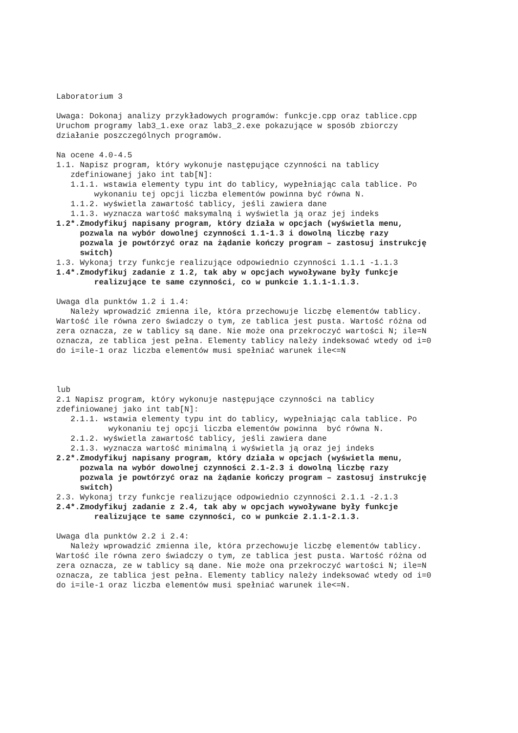Laboratorium 3 Uwaga: Dokonaj analizy przykładowych programów: funkcje.cpp oraz tablice.cpp Uruchom programy lab3_1.exe oraz lab3_2.exe pokazujące w sposób zbiorczy działanie poszczególnych programów. Na ocene 4.0-4.5 1.1. Napisz program, który wykonuje następujące czynności na tablicy zdefiniowanej jako int tab[N]: 1.1.1. wstawia elementy typu int do tablicy, wypełniając cala tablice. Po wykonaniu tej opcji liczba elementów powinna być równa N. 1.1.2. wyświetla zawartość tablicy, jeśli zawiera dane 1.1.3. wyznacza wartość maksymalną i wyświetla ją oraz jej indeks 1.2*.Zmodyfikuj napisany program, który działa w opcjach (wyświetla menu, pozwala na wybór dowolnej czynności 1.1-1.3 i dowolną liczbę razy pozwala je powtórzyć oraz na żądanie kończy program – zastosuj instrukcję switch) 1.3. Wykonaj trzy funkcje realizujące odpowiednio czynności 1.1.1 -1.1.3 1.4*.Zmodyfikuj zadanie z 1.2, tak aby w opcjach wywoływane były funkcje realizujące te same czynności, co w punkcie 1.1.1-1.1.3. Uwaga dla punktów 1.2 i 1.4: Należy wprowadzić zmienna ile, która przechowuje liczbę elementów tablicy. Wartość ile równa zero świadczy o tym, ze tablica jest pusta. Wartość różna od zera oznacza, ze w tablicy są dane. Nie może ona przekroczyć wartości N; ile=N oznacza, ze tablica jest pełna. Elementy tablicy należy indeksować wtedy od i=0 do i=ile-1 oraz liczba elementów musi spełniać warunek ile<=N lub 2.1 Napisz program, który wykonuje następujące czynności na tablicy zdefiniowanej jako int tab[N]: 2.1.1. wstawia elementy typu int do tablicy, wypełniając cala tablice. Po wykonaniu tej opcji liczba elementów powinna być równa N. 2.1.2. wyświetla zawartość tablicy, jeśli zawiera dane 2.1.3. wyznacza wartość minimalną i wyświetla ją oraz jej indeks 2.2*.Zmodyfikuj napisany program, który działa w opcjach (wyświetla menu, pozwala na wybór dowolnej czynności 2.1-2.3 i dowolną liczbę razy pozwala je powtórzyć oraz na żądanie kończy program – zastosuj instrukcję switch) 2.3. Wykonaj trzy funkcje realizujące odpowiednio czynności 2.1.1 -2.1.3 2.4*.Zmodyfikuj zadanie z 2.4, tak aby w opcjach wywoływane były funkcje realizujące te same czynności, co w punkcie 2.1.1-2.1.3. Uwaga dla punktów 2.2 i 2.4: Należy wprowadzić zmienna ile, która przechowuje liczbę elementów tablicy. Wartość ile równa zero świadczy o tym, ze tablica jest pusta. Wartość różna od zera oznacza, ze w tablicy są dane. Nie może ona przekroczyć wartości N; ile=N oznacza, ze tablica jest pełna. Elementy tablicy należy indeksować wtedy od i=0 do i=ile-1 oraz liczba elementów musi spełniać warunek ile<=N.